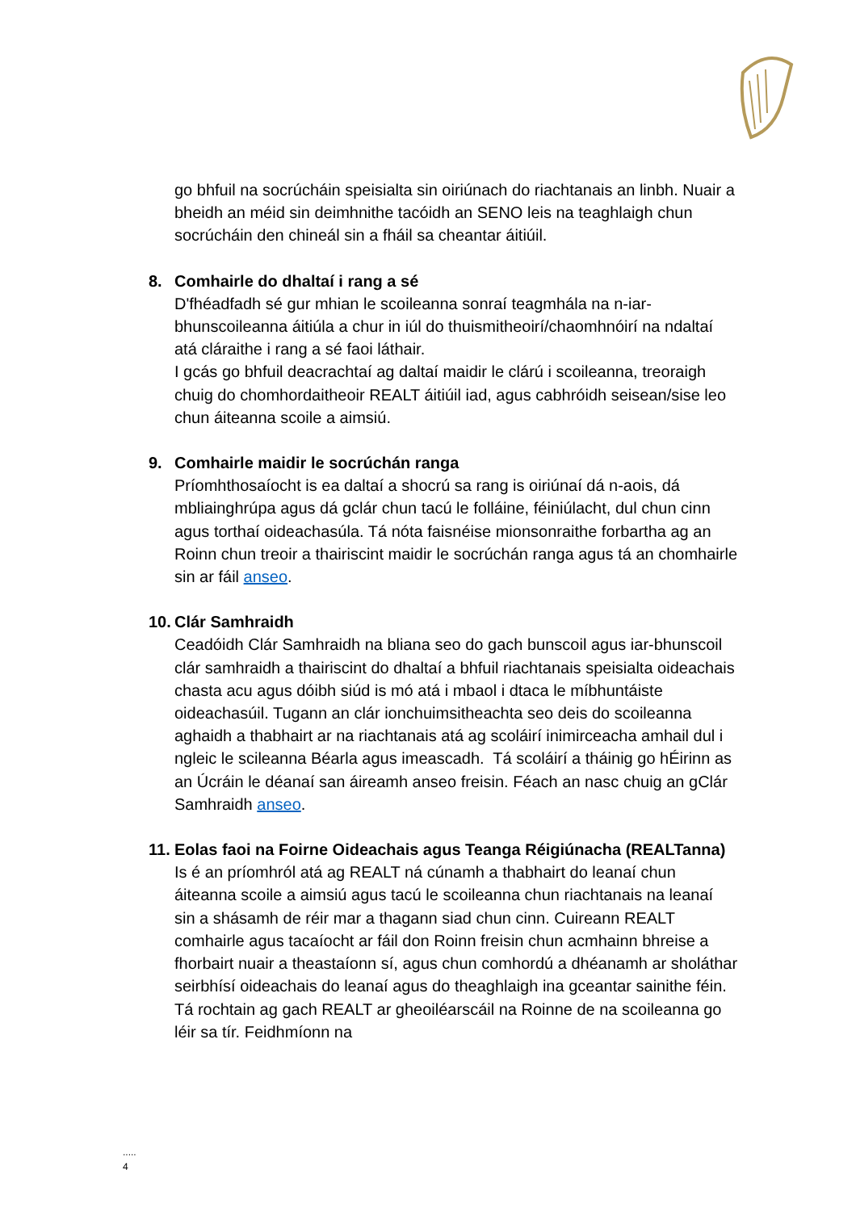go bhfuil na socrúcháin speisialta sin oiriúnach do riachtanais an linbh. Nuair a bheidh an méid sin deimhnithe tacóidh an SENO leis na teaghlaigh chun socrúcháin den chineál sin a fháil sa cheantar áitiúil.
8. Comhairle do dhaltaí i rang a sé
D'fhéadfadh sé gur mhian le scoileanna sonraí teagmhála na n-iar-bhunscoileanna áitiúla a chur in iúl do thuismitheoirí/chaomhnóirí na ndaltaí atá cláraithe i rang a sé faoi láthair.
I gcás go bhfuil deacrachtaí ag daltaí maidir le clárú i scoileanna, treoraigh chuig do chomhordaitheoir REALT áitiúil iad, agus cabhróidh seisean/sise leo chun áiteanna scoile a aimsiú.
9. Comhairle maidir le socrúchán ranga
Príomhthosaíocht is ea daltaí a shocrú sa rang is oiriúnaí dá n-aois, dá mbliainghrúpa agus dá gclár chun tacú le folláine, féiniúlacht, dul chun cinn agus torthaí oideachasúla. Tá nóta faisnéise mionsonraithe forbartha ag an Roinn chun treoir a thairiscint maidir le socrúchán ranga agus tá an chomhairle sin ar fáil anseo.
10. Clár Samhraidh
Ceadóidh Clár Samhraidh na bliana seo do gach bunscoil agus iar-bhunscoil clár samhraidh a thairiscint do dhaltaí a bhfuil riachtanais speisialta oideachais chasta acu agus dóibh siúd is mó atá i mbaol i dtaca le míbhuntáiste oideachasúil. Tugann an clár ionchuimsitheachta seo deis do scoileanna aghaidh a thabhairt ar na riachtanais atá ag scoláirí inimirceacha amhail dul i ngleic le scileanna Béarla agus imeascadh. Tá scoláirí a tháinig go hÉirinn as an Úcráin le déanaí san áireamh anseo freisin. Féach an nasc chuig an gClár Samhraidh anseo.
11. Eolas faoi na Foirne Oideachais agus Teanga Réigiúnacha (REALTanna)
Is é an príomhról atá ag REALT ná cúnamh a thabhairt do leanaí chun áiteanna scoile a aimsiú agus tacú le scoileanna chun riachtanais na leanaí sin a shásamh de réir mar a thagann siad chun cinn. Cuireann REALT comhairle agus tacaíocht ar fáil don Roinn freisin chun acmhainn bhreise a fhorbairt nuair a theastaíonn sí, agus chun comhordú a dhéanamh ar sholáthar seirbhísí oideachais do leanaí agus do theaghlaigh ina gceantar sainithe féin. Tá rochtain ag gach REALT ar gheoiléarscáil na Roinne de na scoileanna go léir sa tír. Feidhmíonn na
.....
4